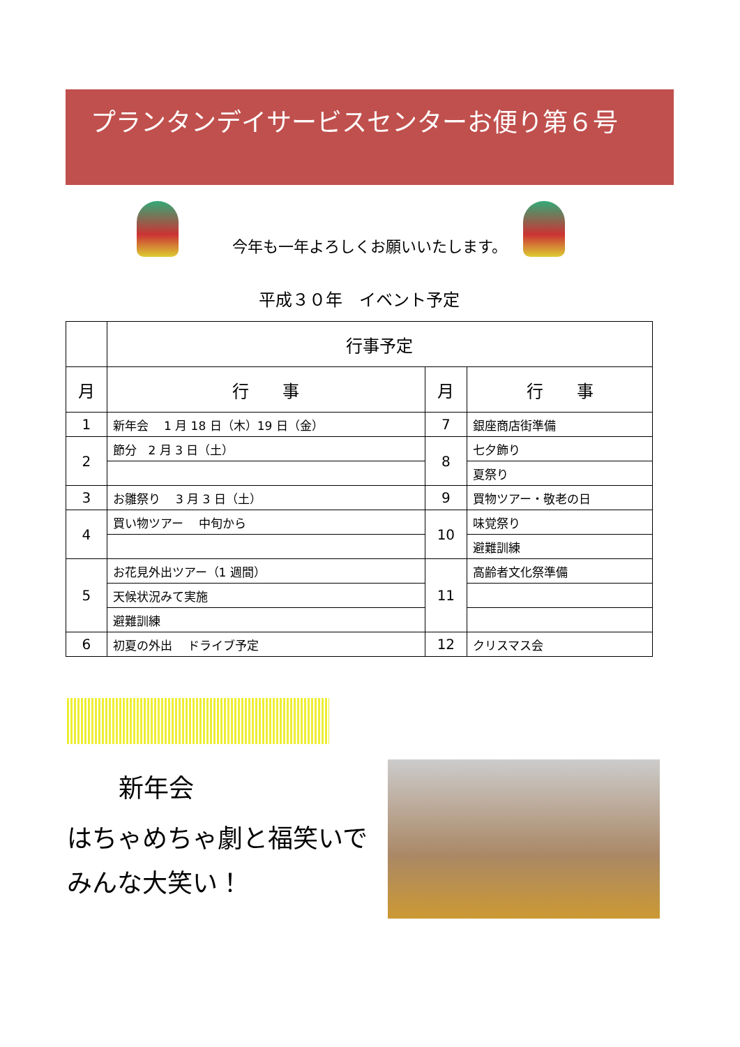プランタンデイサービスセンターお便り第６号
今年も一年よろしくお願いいたします。
平成３０年　イベント予定
| | 行事予定 | | |
| --- | --- | --- | --- |
| 月 | 行 事 | 月 | 行 事 |
| 1 | 新年会 1 月 18 日（木）19 日（金） | 7 | 銀座商店街準備 |
| 2 | 節分 2 月 3 日（土） | 8 | 七夕飾り |
| | | | 夏祭り |
| 3 | お雛祭り 3 月 3 日（土） | 9 | 買物ツアー・敬老の日 |
| 4 | 買い物ツアー 中旬から | 10 | 味覚祭り |
| | | | 避難訓練 |
| 5 | お花見外出ツアー（1 週間） | 11 | 高齢者文化祭準備 |
| | 天候状況みて実施 | | |
| | 避難訓練 | | |
| 6 | 初夏の外出 ドライブ予定 | 12 | クリスマス会 |
新年会
はちゃめちゃ劇と福笑いで
みんな大笑い！